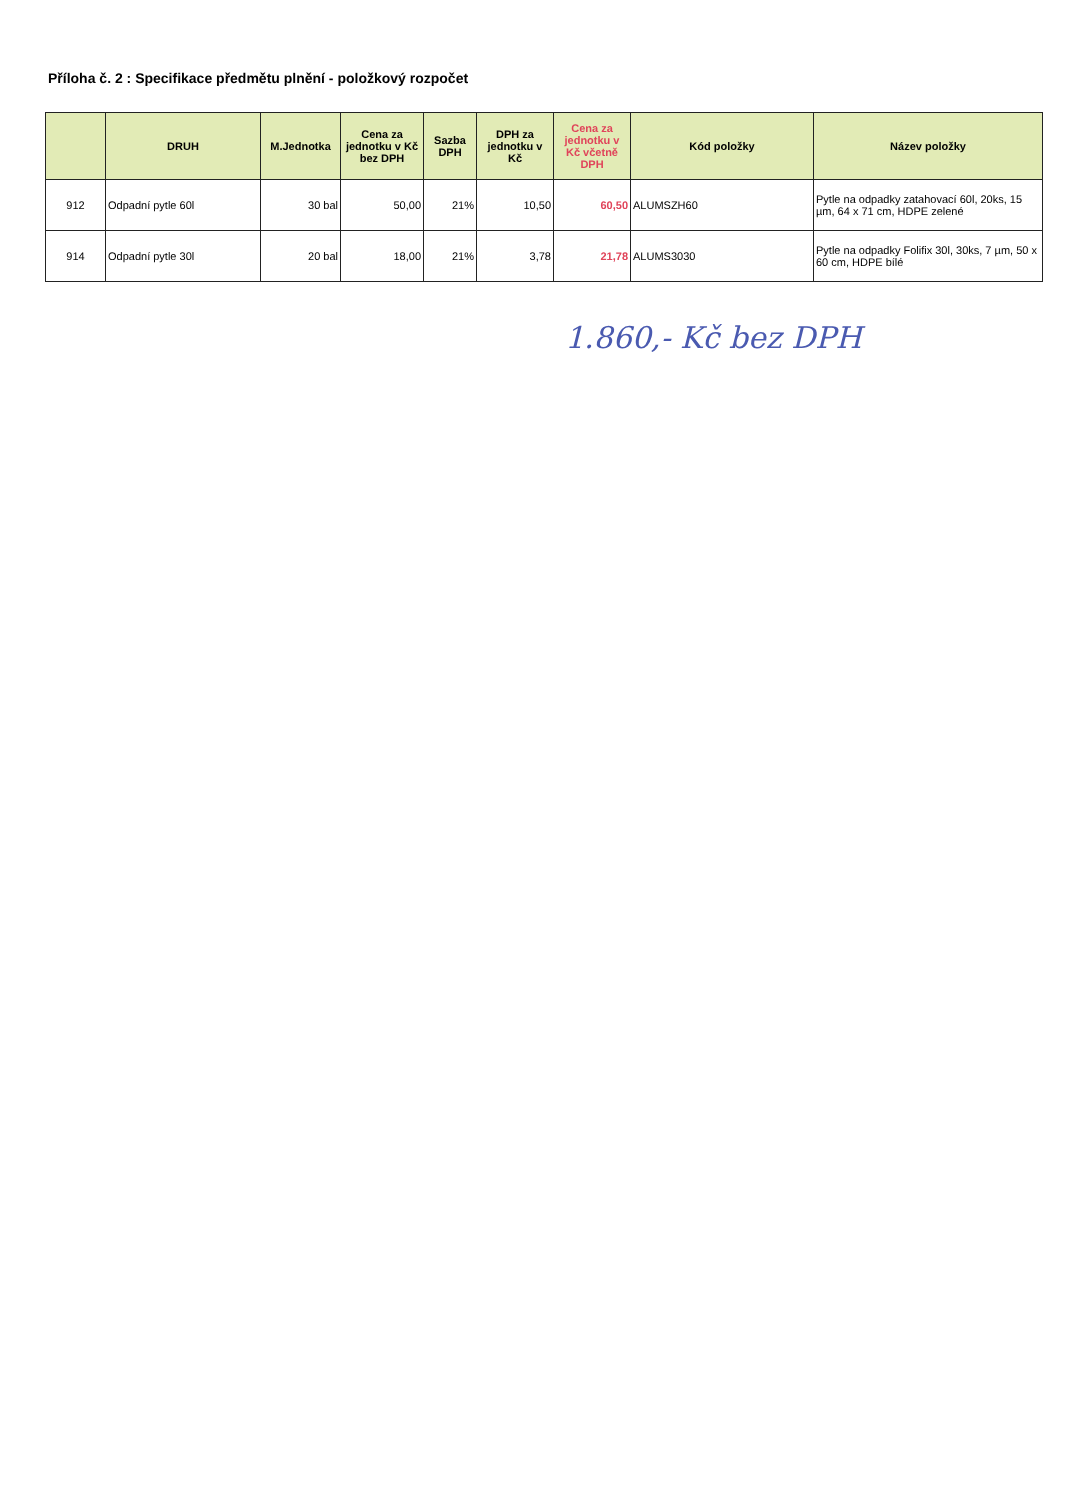Příloha č. 2 : Specifikace předmětu plnění - položkový rozpočet
| | DRUH | M.Jednotka | Cena za jednotku v Kč bez DPH | Sazba DPH | DPH za jednotku v Kč | Cena za jednotku v Kč včetně DPH | Kód položky | Název položky |
| --- | --- | --- | --- | --- | --- | --- | --- | --- |
| 912 | Odpadní pytle 60l | 30 bal | 50,00 | 21% | 10,50 | 60,50 | ALUMSZH60 | Pytle na odpadky zatahovací 60l, 20ks, 15 µm, 64 x 71 cm, HDPE zelené |
| 914 | Odpadní pytle 30l | 20 bal | 18,00 | 21% | 3,78 | 21,78 | ALUMS3030 | Pytle na odpadky Folifix 30l, 30ks, 7 µm, 50 x 60 cm, HDPE bílé |
1.860,- Kč bez DPH